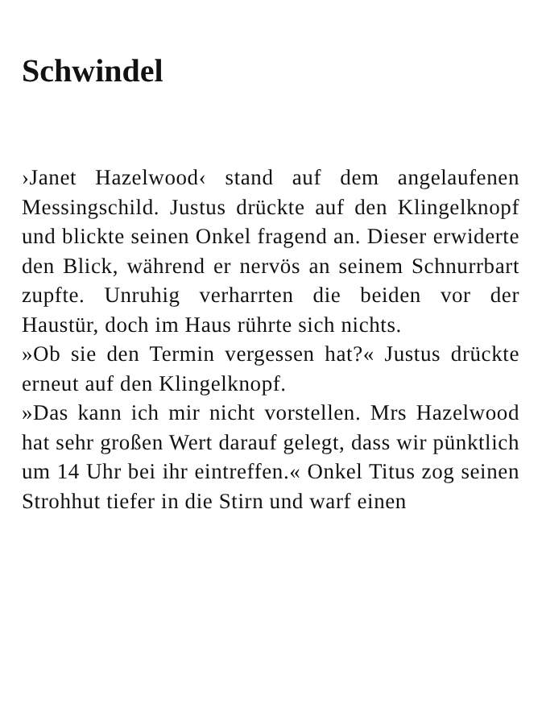Schwindel
›Janet Hazelwood‹ stand auf dem angelaufenen Messingschild. Justus drückte auf den Klingelknopf und blickte seinen Onkel fragend an. Dieser erwiderte den Blick, während er nervös an seinem Schnurrbart zupfte. Unruhig verharrten die beiden vor der Haustür, doch im Haus rührte sich nichts.
»Ob sie den Termin vergessen hat?« Justus drückte erneut auf den Klingelknopf.
»Das kann ich mir nicht vorstellen. Mrs Hazelwood hat sehr großen Wert darauf gelegt, dass wir pünktlich um 14 Uhr bei ihr eintreffen.« Onkel Titus zog seinen Strohhut tiefer in die Stirn und warf einen